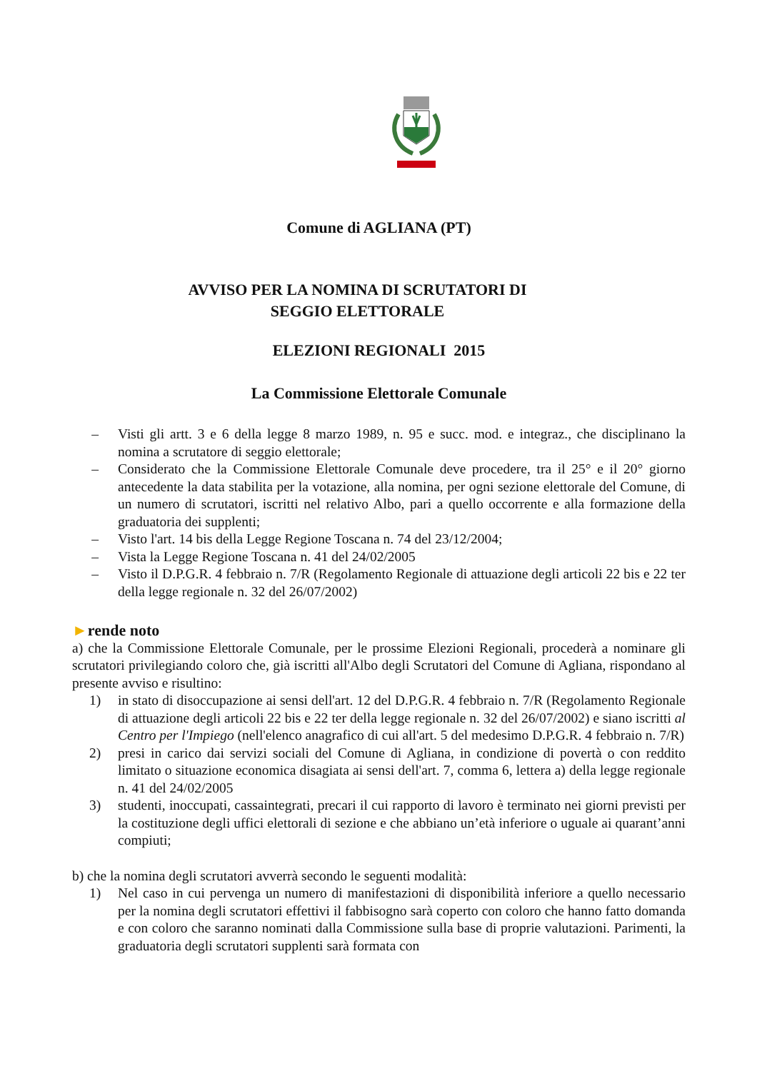Comune di AGLIANA (PT)
AVVISO PER LA NOMINA DI SCRUTATORI DI
SEGGIO ELETTORALE
ELEZIONI REGIONALI 2015
La Commissione Elettorale Comunale
– Visti gli artt. 3 e 6 della legge 8 marzo 1989, n. 95 e succ. mod. e integraz., che disciplinano la nomina a scrutatore di seggio elettorale;
– Considerato che la Commissione Elettorale Comunale deve procedere, tra il 25° e il 20° giorno antecedente la data stabilita per la votazione, alla nomina, per ogni sezione elettorale del Comune, di un numero di scrutatori, iscritti nel relativo Albo, pari a quello occorrente e alla formazione della graduatoria dei supplenti;
– Visto l'art. 14 bis della Legge Regione Toscana n. 74 del 23/12/2004;
– Vista la Legge Regione Toscana n. 41 del 24/02/2005
– Visto il D.P.G.R. 4 febbraio n. 7/R (Regolamento Regionale di attuazione degli articoli 22 bis e 22 ter della legge regionale n. 32 del 26/07/2002)
►rende noto
a) che la Commissione Elettorale Comunale, per le prossime Elezioni Regionali, procederà a nominare gli scrutatori privilegiando coloro che, già iscritti all'Albo degli Scrutatori del Comune di Agliana, rispondano al presente avviso e risultino:
1) in stato di disoccupazione ai sensi dell'art. 12 del D.P.G.R. 4 febbraio n. 7/R (Regolamento Regionale di attuazione degli articoli 22 bis e 22 ter della legge regionale n. 32 del 26/07/2002) e siano iscritti al Centro per l'Impiego (nell'elenco anagrafico di cui all'art. 5 del medesimo D.P.G.R. 4 febbraio n. 7/R)
2) presi in carico dai servizi sociali del Comune di Agliana, in condizione di povertà o con reddito limitato o situazione economica disagiata ai sensi dell'art. 7, comma 6, lettera a) della legge regionale n. 41 del 24/02/2005
3) studenti, inoccupati, cassaintegrati, precari il cui rapporto di lavoro è terminato nei giorni previsti per la costituzione degli uffici elettorali di sezione e che abbiano un’età inferiore o uguale ai quarant’anni compiuti;
b) che la nomina degli scrutatori avverrà secondo le seguenti modalità:
1) Nel caso in cui pervenga un numero di manifestazioni di disponibilità inferiore a quello necessario per la nomina degli scrutatori effettivi il fabbisogno sarà coperto con coloro che hanno fatto domanda e con coloro che saranno nominati dalla Commissione sulla base di proprie valutazioni. Parimenti, la graduatoria degli scrutatori supplenti sarà formata con